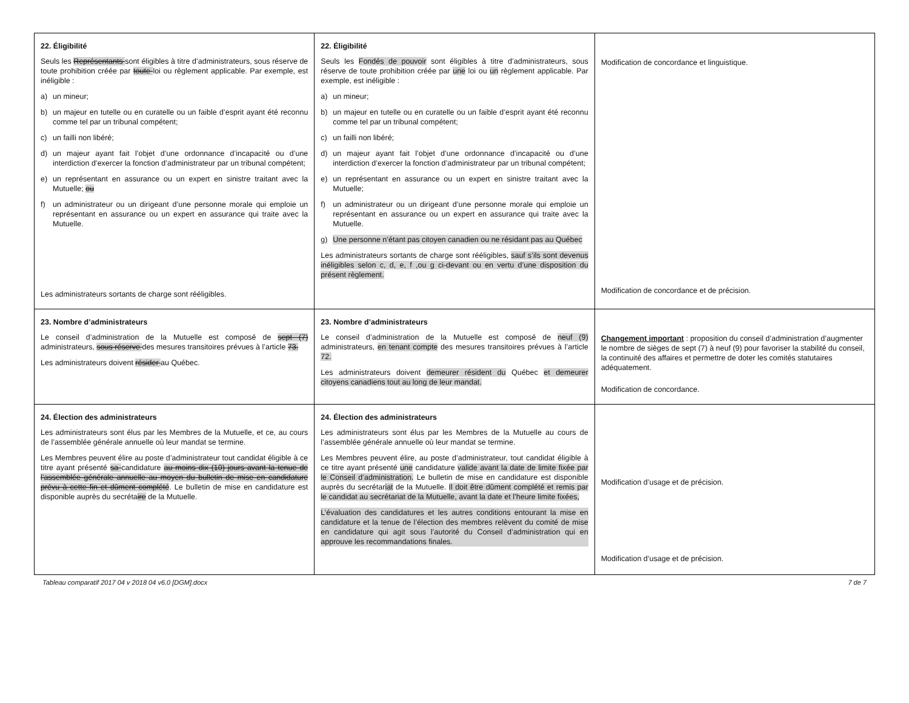| 22. Éligibilité Seuls les Représentants sont éligibles à titre d’administrateurs, sous réserve de toute prohibition créée par toute loi ou règlement applicable. Par exemple, est inéligible : a) un mineur; b) un majeur en tutelle ou en curatelle ou un faible d’esprit ayant été reconnu comme tel par un tribunal compétent; c) un failli non libéré; d) un majeur ayant fait l’objet d’une ordonnance d’incapacité ou d’une interdiction d’exercer la fonction d’administrateur par un tribunal compétent; e) un représentant en assurance ou un expert en sinistre traitant avec la Mutuelle; ou f) un administrateur ou un dirigeant d’une personne morale qui emploie un représentant en assurance ou un expert en assurance qui traite avec la Mutuelle. Les administrateurs sortants de charge sont rééligibles. | 22. Éligibilité Seuls les Fondés de pouvoir sont éligibles à titre d’administrateurs, sous réserve de toute prohibition créée par une loi ou un règlement applicable. Par exemple, est inéligible : a) un mineur; b) un majeur en tutelle ou en curatelle ou un faible d’esprit ayant été reconnu comme tel par un tribunal compétent; c) un failli non libéré; d) un majeur ayant fait l’objet d’une ordonnance d’incapacité ou d’une interdiction d’exercer la fonction d’administrateur par un tribunal compétent; e) un représentant en assurance ou un expert en sinistre traitant avec la Mutuelle; f) un administrateur ou un dirigeant d’une personne morale qui emploie un représentant en assurance ou un expert en assurance qui traite avec la Mutuelle. g) Une personne n’étant pas citoyen canadien ou ne résidant pas au Québec Les administrateurs sortants de charge sont rééligibles, sauf s’ils sont devenus inéligibles selon c, d, e, f ,ou g ci-devant ou en vertu d’une disposition du présent règlement. | Modification de concordance et linguistique. Modification de concordance et de précision. |
| 23. Nombre d’administrateurs Le conseil d’administration de la Mutuelle est composé de sept (7) administrateurs, sous réserve des mesures transitoires prévues à l’article 73. Les administrateurs doivent résider au Québec. | 23. Nombre d’administrateurs Le conseil d’administration de la Mutuelle est composé de neuf (9) administrateurs, en tenant compte des mesures transitoires prévues à l’article 72. Les administrateurs doivent demeurer résident du Québec et demeurer citoyens canadiens tout au long de leur mandat. | Changement important : proposition du conseil d’administration d’augmenter le nombre de sièges de sept (7) à neuf (9) pour favoriser la stabilité du conseil, la continuité des affaires et permettre de doter les comités statutaires adéquatement. Modification de concordance. |
| 24. Élection des administrateurs Les administrateurs sont élus par les Membres de la Mutuelle, et ce, au cours de l’assemblée générale annuelle où leur mandat se termine. Les Membres peuvent élire au poste d’administrateur tout candidat éligible à ce titre ayant présenté sa candidature au moins dix (10) jours avant la tenue de l’assemblée générale annuelle au moyen du bulletin de mise en candidature prévu à cette fin et dûment complété . Le bulletin de mise en candidature est disponible auprès du secréta ire de la Mutuelle. | 24. Élection des administrateurs Les administrateurs sont élus par les Membres de la Mutuelle au cours de l’assemblée générale annuelle où leur mandat se termine. Les Membres peuvent élire, au poste d’administrateur, tout candidat éligible à ce titre ayant présenté une candidature valide avant la date de limite fixée par le Conseil d’administration. Le bulletin de mise en candidature est disponible auprès du secrétar iat de la Mutuelle. Il doit être dûment complété et remis par le candidat au secrétariat de la Mutuelle, avant la date et l’heure limite fixées, L’évaluation des candidatures et les autres conditions entourant la mise en candidature et la tenue de l’élection des membres relèvent du comité de mise en candidature qui agit sous l’autorité du Conseil d’administration qui en approuve les recommandations finales. | Modification d’usage et de précision. Modification d’usage et de précision. |
Tableau comparatif 2017 04 v 2018 04 v6.0 [DGM].docx 7 de 7